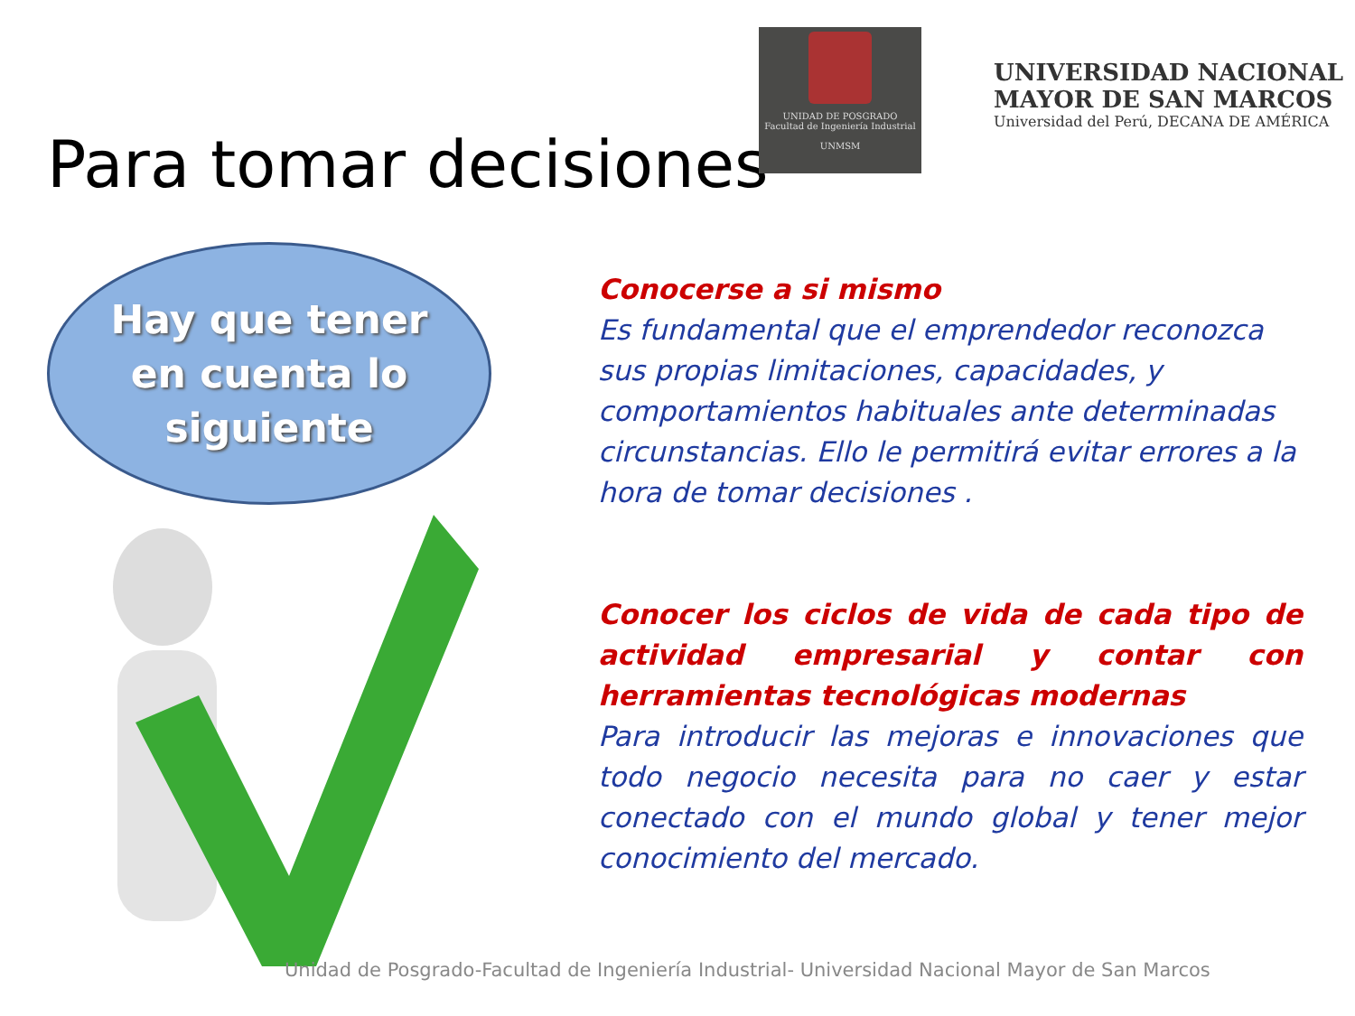Para tomar decisiones
UNIDAD DE POSGRADO
Facultad de Ingeniería Industrial
UNMSM
UNIVERSIDAD NACIONAL
MAYOR DE SAN MARCOS
Universidad del Perú, DECANA DE AMÉRICA
Hay que tener
en cuenta lo
siguiente
Conocerse a si mismo
Es fundamental que el emprendedor reconozca sus propias limitaciones, capacidades, y comportamientos habituales ante determinadas circunstancias. Ello le permitirá evitar errores a la hora de tomar decisiones .
Conocer los ciclos de vida de cada tipo de actividad empresarial y contar con herramientas tecnológicas modernas
Para introducir las mejoras e innovaciones que todo negocio necesita para no caer y estar conectado con el mundo global y tener mejor conocimiento del mercado.
Unidad de Posgrado-Facultad de Ingeniería Industrial- Universidad Nacional Mayor de San Marcos